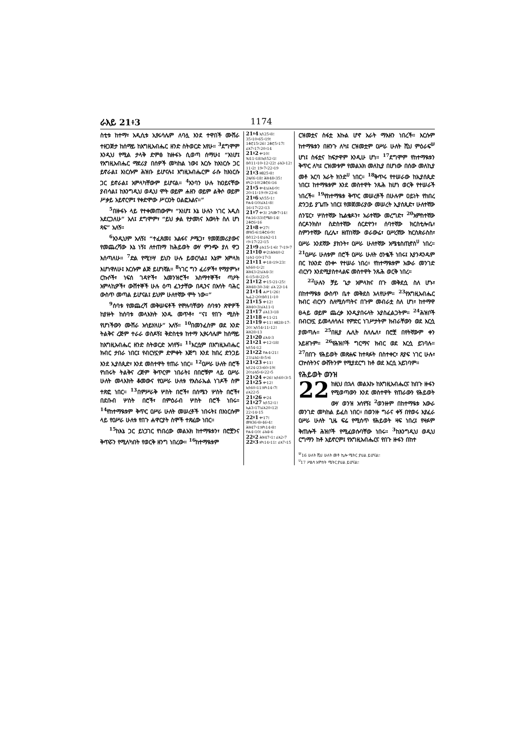ራእይ 21፥3 1174
ስቲቱ ከተማ፣ አዲሲቱ ኢየሩሳሌም ለባሏ እንደ ተዋበች ሙሽራ ተዘጋጅታ ከሰማይ ከእግዚአብሔር ዘንድ ስትወርድ አየሁ። <sup>3</sup>ደግሞም እንዲህ የሚል ታላቅ ድምፅ ከዙፋኑ ሲወጣ ሰማሁ፤ “እነሆ፤ የእግዚአብሔር ማደሪያ በሰዎች መካከል ነው፤ እርሱ ከእነርሱ ጋር ይኖራል፤ እነርሱም ሕዝቡ ይሆናሉ፤ እግዚአብሔርም ራሱ ከእነርሱ ጋር ይኖራል፤ አምላካቸውም ይሆናል። <sup>4</sup>እንባን ሁሉ ከዐይናቸው ያብሳል፤ ከእንግዲህ ወዲህ ሞት ወይም ሐዘን ወይም ልቅሶ ወይም ሥቃይ አይኖርም፤ የቀድሞው ሥርዐት ዐልፎአልና።”
<sup>5</sup> በዙፋኑ ላይ የተቀመጠውም፣ “እነሆ፤ እኔ ሁሉን ነገር አዲስ አደርጋለሁ” አለ፤ ደግሞም፣ “ይህ ቃል የታመነና እውነት ስለ ሆነ ጻፍ” አለኝ።
<sup>6</sup> እንዲህም አለኝ፤ “ተፈጸመ፤ አልፋና ዖሜጋ፣ የመጀመሪያውና የመጨረሻው እኔ ነኝ፤ ለተጠማ ከሕይወት ውሃ ምንጭ ያለ ዋጋ እሰጣለሁ። <sup>7</sup>ድል የሚነሣ ይህን ሁሉ ይወርሳል፤ እኔም አምላክ እሆነዋለሁ፤ እርሱም ልጅ ይሆነኛል። <sup>8</sup>ነገር ግን ፈሪዎች፣ የማያምኑ፣ ርኩሶች፣ ነፍሰ ገዳዮች፣ አመንዝሮች፣ አስማተኞች፣ ጣዖት አምላኪዎች፣ ውሸተኞች ሁሉ ዕጣ ፈንታቸው በዲንና በእሳት ባሕር ውስጥ መጣል ይሆናል፤ ይህም ሁለተኛው ሞት ነው።”
<sup>9</sup> ሰባቱ የመጨረሻ መቅሠፍቶች የሞሉባቸውን ሰባቱን ጽዋዎች ከያዙት ከሰባቱ መላእክት አንዱ መጥቶ፣ “ና፤ የበጉ ሚስት የሆነችውን ሙሽራ አሳይሃለሁ” አለኝ። <sup>10</sup>በመንፈስም ወደ አንድ ትልቅና ረጅም ተራራ ወስዶኝ፤ ቅድስቲቱ ከተማ ኢየሩሳሌም ከሰማይ ከእግዚአብሔር ዘንድ ስትወርድ አሳየኝ። <sup>11</sup>እርሷም በእግዚአብሔር ክብር ታበራ ነበር፤ የብርሃኗም ድምቀት እጅግ እንደ ከበረ ድንጋይ እንደ ኢያሰጲድ፣ እንደ መስተዋት የጠራ ነበር። <sup>12</sup>ዐሥራ ሁለት በሮች የነበሩት ትልቅና ረጅም ቅጥርም ነበራት፤ በበሮቹም ላይ ዐሥራ ሁለት መላእክት ቆመውና የዐሥራ ሁለቱ የእስራኤል ነገዶች ስም ተጽፎ ነበር። <sup>13</sup>በምሥራቅ ሦስት በሮች፣ በሰሜን ሦስት በሮች፣ በደቡብ ሦስት በሮች፣ በምዕራብ ሦስት በሮች ነበሩ። <sup>14</sup>የከተማዪቱም ቅጥር ዐሥራ ሁለት መሠረቶች ነበሩት፤ በእነርሱም ላይ የዐሥራ ሁለቱ የበጉ ሐዋርያት ስሞች ተጽፈው ነበር።
<sup>15</sup> ከእኔ ጋር ይነጋገር የነበረው መልአክ ከተማዪቱን፣ በሮቿንና ቅጥሯን የሚለካበት የወርቅ ዘንግ ነበረው። <sup>16</sup>ከተማዪቱም
21፥4 ኢሳ25፥8፤ 35፥10፥65፥19፤ 1ቆሮ15፥26፤ 2ቆሮ5፥17፤ ራእ7፥17፥20፥14
21፥2 ቍ10፤ ነህ11፥18፤ኢሳ52፥1፤ ዕብ11፥10፥12፥22፤ ራእ3፥12፤ 11፥2፤ 19፥7፥22፥19
21፥3 ዘፀ25፥8፤ 2ዜና6፥18፤ ሕዝ48፥35፤ ዘካ2፥10፤2ቆሮ6፥16
21፥5 ቍ4፤ራእ4፥9፤ 20፥11፥19፥9፥22፥6
21፥6 ኢሳ55፥1፤ ዮሐ4፥10፤ራእ1፥8፤ 16፥17፥22፥13
21፥7 ቍ3፤ 2ሳሙ7፥14፤ ዮሐ16፥33፤ሮሜ8፥14፤ 2ቆሮ6፥16
21፥8 ቍ27፤ መዝ5፥6፤1ቆሮ6፥9፤ ዕብ12፥14፤ራእ2፥11 ፥9፥17፥22፥15
21፥9 ራእ15፥1፥6፤ 7፥19፥7
21፥10 ቍ2፤ሕዝ40፥2 ፤ራእ1፥10፥17፥3
21፥11 ቍ18፥19፥23፤ ኢሳ60፥1፥2፤ ሕዝ43፥2፤ራእ4፥3፤ 6፥15፥8፥22፥5
21፥12 ቍ15፥21፥25፤ ሕዝ48፥30-34፤ ራእ 22፥14
21፥14 ሐሥ1፥26፤ ኤፌ2፥20፤ዕብ11፥10
21፥15 ቍ12፤ ሕዝ40፥3፤ራእ11፥1
21፥17 ራእ13፥18
21፥18 ቍ11፥21
21፥19 ቍ11፤ ዘፀ28፥17-20፤ ኢሳ54፥11፥12፤ ሕዝ28፥13
21፥20 ራእ4፥3
21፥21 ቍ12፥18፤ ኢሳ54፥12
21፥22 ዮሐ4፥21፤ 23፤ራእ1፥8፥5፥6
21፥23 ቍ11፤ ኢሳ24፥23፥60፥19፤ 20፤ራእ5፥6፥22፥5
21፥24 ቍ26፤ ኢሳ60፥3፥5
21፥25 ቍ12፤ ኢሳ60፥11፤ዘካ14፥7፤ ራእ22፥5
21፥26 ቍ24
21፥27 ኢሳ52፥1፤ ኢል3፥17፤ራእ20፥12፤ 22፥14፥15
22፥1 ቍ17፤ መዝ36፥8፥46፥4፤ ሕዝ47፥1፤ዘካ14፥8፤ ዮሐ4፥10፤ ራእ4፥6
22፥2 ሕዝ47፥1፤ ራእ2፥7
22፥3 ዘካ14፥11፤ ራእ7፥15
ርዝመቷና ስፋቷ እኩል ሆኖ አራት ማእዘን ነበረች። እርሱም ከተማዪቱን በዘንጉ ለካ፤ ርዝመቷም ዐሥራ ሁለት ሺህ ምዕራፍ<sup>ሠ</sup> ሆነ፤ ስፋቷና ከፍታዋም እንዲሁ ሆነ። <sup>17</sup>ደግሞም የከተማዪቱን ቅጥር ለካ፤ ርዝመቱም የመልአክ መለኪያ በሆነው በሰው መለኪያ መቶ አርባ አራት ክንድ<sup>ሀ</sup> ነበር። <sup>18</sup>ቅጥሩ የተሠራው ከኢያሰጲድ ነበር፤ ከተማዪቱም እንደ መስተዋት ንጹሕ ከሆነ ወርቅ የተሠራች ነበረች። <sup>19</sup>የከተማዪቱ ቅጥር መሠረቶች በሁሉም ዐይነት የከበረ ድንጋይ ያጌጡ ነበር፤ የመጀመሪያው መሠረት ኢያሰጲድ፣ ሁለተኛው ሰንፔር፣ ሦስተኛው ኬልቄዶን፣ አራተኛው መረግድ፣ <sup>20</sup>አምስተኛው ሰርዶንክስ፣ ስድስተኛው ሰርድዮን፣ ሰባተኛው ክርስቲሎቤ፣ ስምንተኛው ቢረሌ፣ ዘጠነኛው ወራውሬ፣ ዐሥረኛው ክርስጵራስስ፣ ዐሥራ አንደኛው ያክንት፣ ዐሥራ ሁለተኛው አሜቴስጢኖስ<sup>ሀ</sup> ነበረ። <sup>21</sup>ዐሥራ ሁለቱም በሮች ዐሥራ ሁለት ዕንቈች ነበሩ፤ እያንዳንዱም በር ከአንድ ዕንቍ የተሠራ ነበረ። የከተማዪቱም አውራ መንገድ ብርሃን እንደሚያስተላልፍ መስተዋት ንጹሕ ወርቅ ነበረ።
<sup>22</sup> ሁሉን ቻይ ጌታ አምላክና በጉ መቅደሷ ስለ ሆኑ፣ በከተማዪቱ ውስጥ ቤተ መቅደስ አላየሁም። <sup>23</sup>የእግዚአብሔር ክብር ብርሃን ስለሚሰጣትና በጉም መብራቷ ስለ ሆነ፣ ከተማዋ ፀሓይ ወይም ጨረቃ እንዲያበሩላት አያስፈልጋትም። <sup>24</sup>ሕዝቦች በብርሃኗ ይመላለሳሉ፤ የምድር ነገሥታትም ክብራቸውን ወደ እርሷ ያመጣሉ። <sup>25</sup>በዚያ ሌሊት ስለሌለ፣ በሮቿ በየትኛውም ቀን አይዘጉም። <sup>26</sup>የሕዝቦች ግርማና ክብር ወደ እርሷ ይገባሉ። <sup>27</sup>በበጉ የሕይወት መጽሐፍ ከተጻፉት በስተቀር፣ ጸያፍ ነገር ሁሉ፣ ርኵሰትንና ውሸትንም የሚያደርግ ከቶ ወደ እርሷ አይገባም።
የሕይወት ወንዝ
22 ከዚህ በኋላ መልአኩ ከእግዚአብሔርና ከበጉ ዙፋን የሚወጣውን እንደ መስተዋት የጠራውን የሕይወት ውሃ ወንዝ አሳየኝ፤ <sup>2</sup>ወንዙም በከተማዪቱ አውራ መንገድ መካከል ይፈስ ነበር። በወንዙ ግራና ቀኝ በየወሩ እያፈራ ዐሥራ ሁለት ጊዜ ፍሬ የሚሰጥ የሕይወት ዛፍ ነበረ፤ የዛፉም ቅጠሎች ሕዝቦች የሚፈወሱባቸው ነበሩ። <sup>3</sup>ከእንግዲህ ወዲህ ርግማን ከቶ አይኖርም፤ የእግዚአብሔርና የበጉ ዙፋን በከተ
<sup>ሠ</sup>16 ሁለት ሺህ ሁለት መቶ ኪሎ ሜትር ያህል ይሆናል።
<sup>ሀ</sup>17 ሥልሳ አምስት ሜትር ያህል ይሆናል።